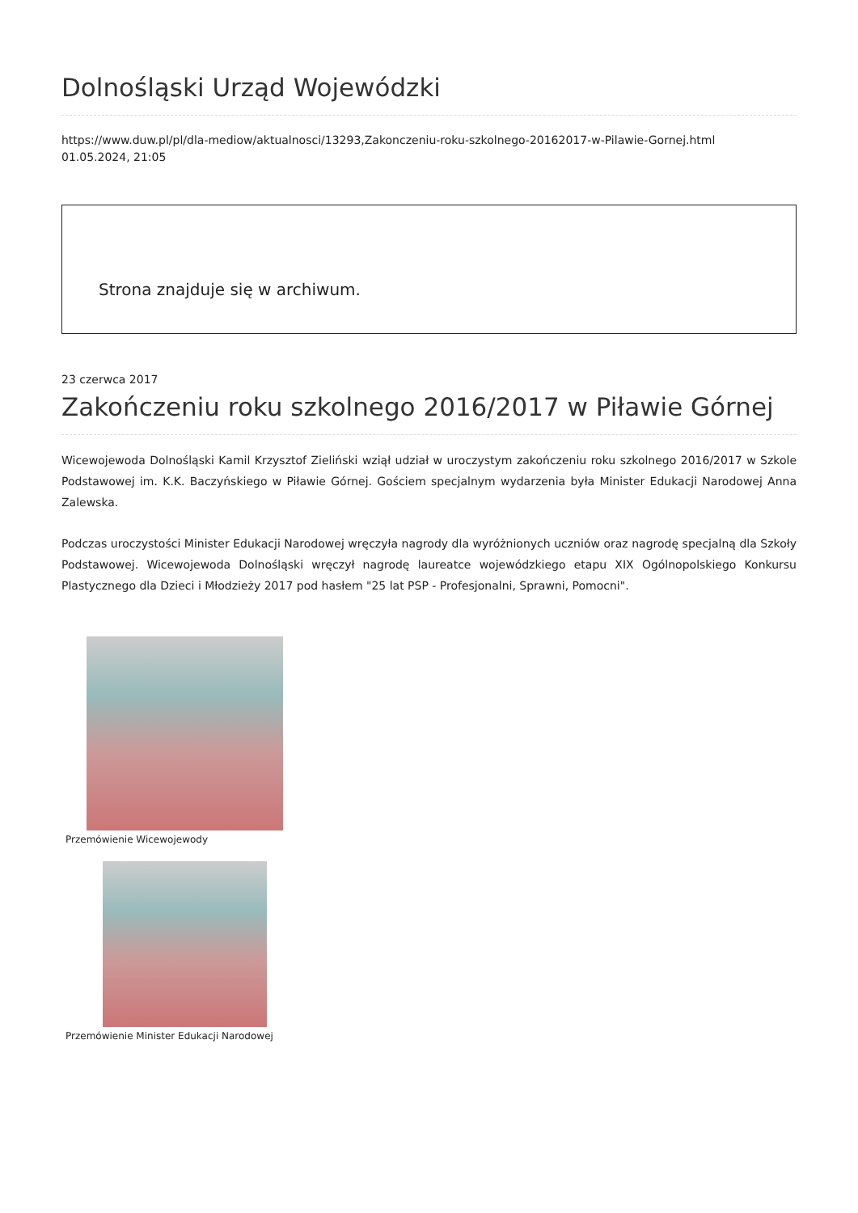Dolnośląski Urząd Wojewódzki
https://www.duw.pl/pl/dla-mediow/aktualnosci/13293,Zakonczeniu-roku-szkolnego-20162017-w-Pilawie-Gornej.html
01.05.2024, 21:05
Strona znajduje się w archiwum.
23 czerwca 2017
Zakończeniu roku szkolnego 2016/2017 w Piławie Górnej
Wicewojewoda Dolnośląski Kamil Krzysztof Zieliński wziął udział w uroczystym zakończeniu roku szkolnego 2016/2017 w Szkole Podstawowej im. K.K. Baczyńskiego w Piławie Górnej. Gościem specjalnym wydarzenia była Minister Edukacji Narodowej Anna Zalewska.
Podczas uroczystości Minister Edukacji Narodowej wręczyła nagrody dla wyróżnionych uczniów oraz nagrodę specjalną dla Szkoły Podstawowej. Wicewojewoda Dolnośląski wręczył nagrodę laureatce wojewódzkiego etapu XIX Ogólnopolskiego Konkursu Plastycznego dla Dzieci i Młodzieży 2017 pod hasłem "25 lat PSP - Profesjonalni, Sprawni, Pomocni".
Przemówienie Wicewojewody
Przemówienie Minister Edukacji Narodowej